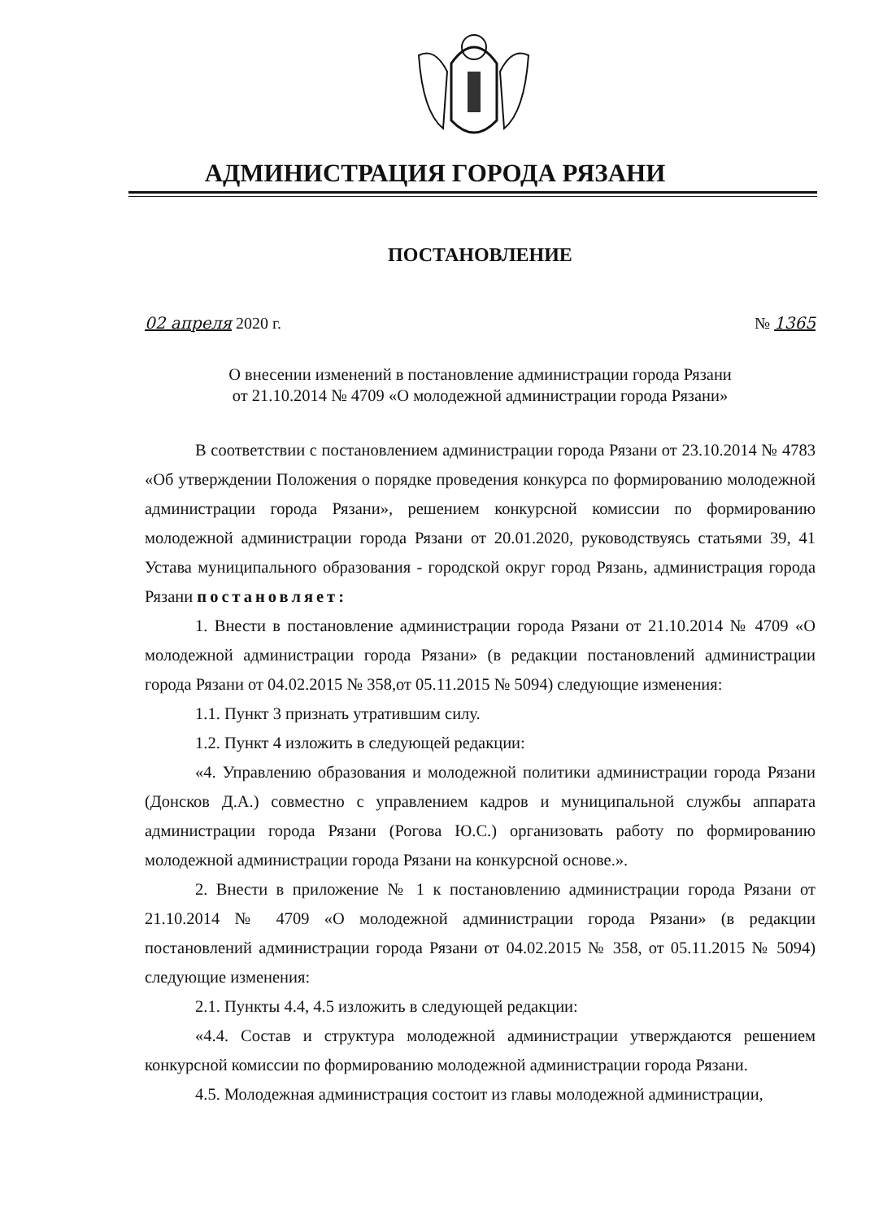АДМИНИСТРАЦИЯ ГОРОДА РЯЗАНИ
ПОСТАНОВЛЕНИЕ
02 апреля 2020 г. № 1365
О внесении изменений в постановление администрации города Рязани
от 21.10.2014 № 4709 «О молодежной администрации города Рязани»
В соответствии с постановлением администрации города Рязани от 23.10.2014 № 4783 «Об утверждении Положения о порядке проведения конкурса по формированию молодежной администрации города Рязани», решением конкурсной комиссии по формированию молодежной администрации города Рязани от 20.01.2020, руководствуясь статьями 39, 41 Устава муниципального образования - городской округ город Рязань, администрация города Рязани постановляет:
1. Внести в постановление администрации города Рязани от 21.10.2014 № 4709 «О молодежной администрации города Рязани» (в редакции постановлений администрации города Рязани от 04.02.2015 № 358,от 05.11.2015 № 5094) следующие изменения:
1.1. Пункт 3 признать утратившим силу.
1.2. Пункт 4 изложить в следующей редакции:
«4. Управлению образования и молодежной политики администрации города Рязани (Донсков Д.А.) совместно с управлением кадров и муниципальной службы аппарата администрации города Рязани (Рогова Ю.С.) организовать работу по формированию молодежной администрации города Рязани на конкурсной основе.».
2. Внести в приложение № 1 к постановлению администрации города Рязани от 21.10.2014 № 4709 «О молодежной администрации города Рязани» (в редакции постановлений администрации города Рязани от 04.02.2015 № 358, от 05.11.2015 № 5094) следующие изменения:
2.1. Пункты 4.4, 4.5 изложить в следующей редакции:
«4.4. Состав и структура молодежной администрации утверждаются решением конкурсной комиссии по формированию молодежной администрации города Рязани.
4.5. Молодежная администрация состоит из главы молодежной администрации,